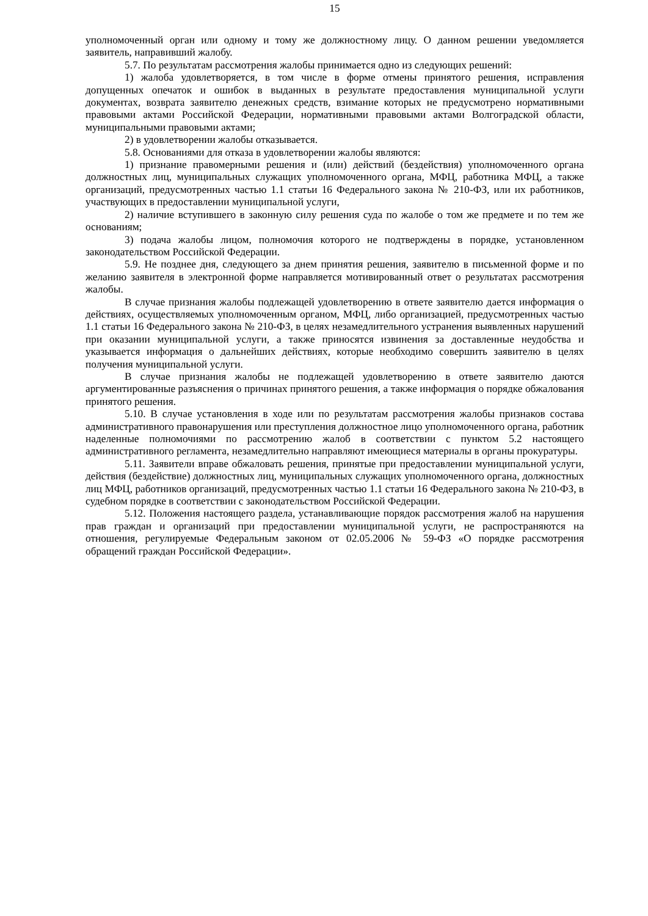15
уполномоченный орган или одному и тому же должностному лицу. О данном решении уведомляется заявитель, направивший жалобу.
5.7. По результатам рассмотрения жалобы принимается одно из следующих решений:
1) жалоба удовлетворяется, в том числе в форме отмены принятого решения, исправления допущенных опечаток и ошибок в выданных в результате предоставления муниципальной услуги документах, возврата заявителю денежных средств, взимание которых не предусмотрено нормативными правовыми актами Российской Федерации, нормативными правовыми актами Волгоградской области, муниципальными правовыми актами;
2) в удовлетворении жалобы отказывается.
5.8. Основаниями для отказа в удовлетворении жалобы являются:
1) признание правомерными решения и (или) действий (бездействия) уполномоченного органа должностных лиц, муниципальных служащих уполномоченного органа, МФЦ, работника МФЦ, а также организаций, предусмотренных частью 1.1 статьи 16 Федерального закона № 210-ФЗ, или их работников, участвующих в предоставлении муниципальной услуги,
2) наличие вступившего в законную силу решения суда по жалобе о том же предмете и по тем же основаниям;
3) подача жалобы лицом, полномочия которого не подтверждены в порядке, установленном законодательством Российской Федерации.
5.9. Не позднее дня, следующего за днем принятия решения, заявителю в письменной форме и по желанию заявителя в электронной форме направляется мотивированный ответ о результатах рассмотрения жалобы.
В случае признания жалобы подлежащей удовлетворению в ответе заявителю дается информация о действиях, осуществляемых уполномоченным органом, МФЦ, либо организацией, предусмотренных частью 1.1 статьи 16 Федерального закона № 210-ФЗ, в целях незамедлительного устранения выявленных нарушений при оказании муниципальной услуги, а также приносятся извинения за доставленные неудобства и указывается информация о дальнейших действиях, которые необходимо совершить заявителю в целях получения муниципальной услуги.
В случае признания жалобы не подлежащей удовлетворению в ответе заявителю даются аргументированные разъяснения о причинах принятого решения, а также информация о порядке обжалования принятого решения.
5.10. В случае установления в ходе или по результатам рассмотрения жалобы признаков состава административного правонарушения или преступления должностное лицо уполномоченного органа, работник наделенные полномочиями по рассмотрению жалоб в соответствии с пунктом 5.2 настоящего административного регламента, незамедлительно направляют имеющиеся материалы в органы прокуратуры.
5.11. Заявители вправе обжаловать решения, принятые при предоставлении муниципальной услуги, действия (бездействие) должностных лиц, муниципальных служащих уполномоченного органа, должностных лиц МФЦ, работников организаций, предусмотренных частью 1.1 статьи 16 Федерального закона № 210-ФЗ, в судебном порядке в соответствии с законодательством Российской Федерации.
5.12. Положения настоящего раздела, устанавливающие порядок рассмотрения жалоб на нарушения прав граждан и организаций при предоставлении муниципальной услуги, не распространяются на отношения, регулируемые Федеральным законом от 02.05.2006 № 59-ФЗ «О порядке рассмотрения обращений граждан Российской Федерации».